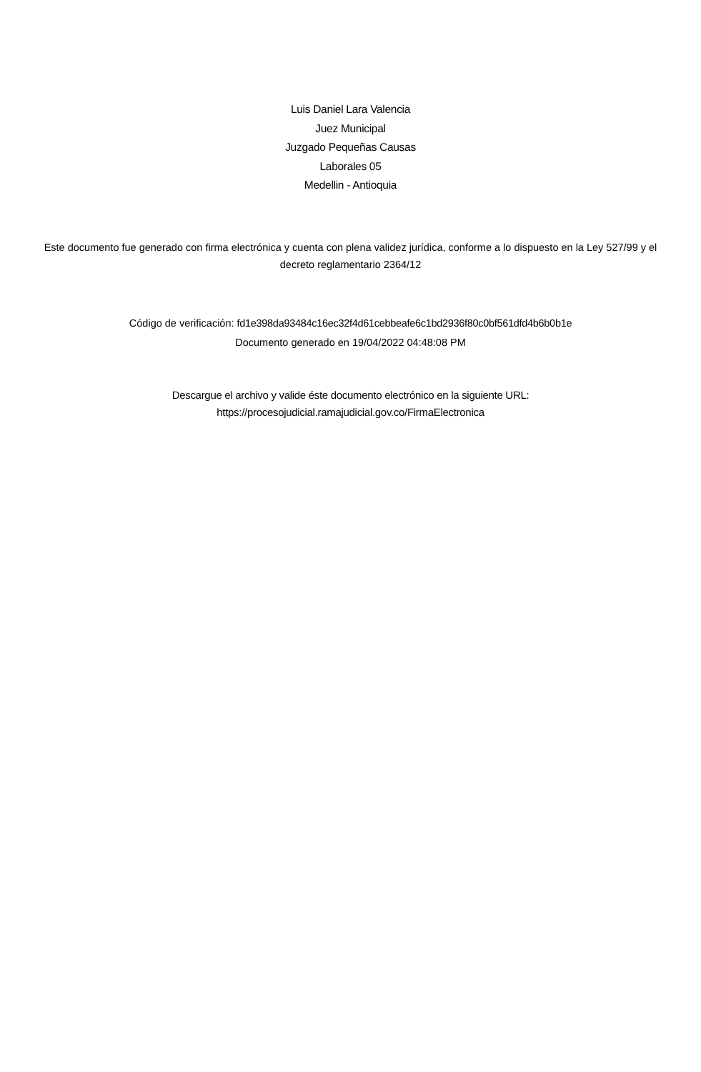Luis Daniel Lara Valencia
Juez Municipal
Juzgado Pequeñas Causas
Laborales 05
Medellin - Antioquia
Este documento fue generado con firma electrónica y cuenta con plena validez jurídica, conforme a lo dispuesto en la Ley 527/99 y el decreto reglamentario 2364/12
Código de verificación: fd1e398da93484c16ec32f4d61cebbeafe6c1bd2936f80c0bf561dfd4b6b0b1e
Documento generado en 19/04/2022 04:48:08 PM
Descargue el archivo y valide éste documento electrónico en la siguiente URL:
https://procesojudicial.ramajudicial.gov.co/FirmaElectronica